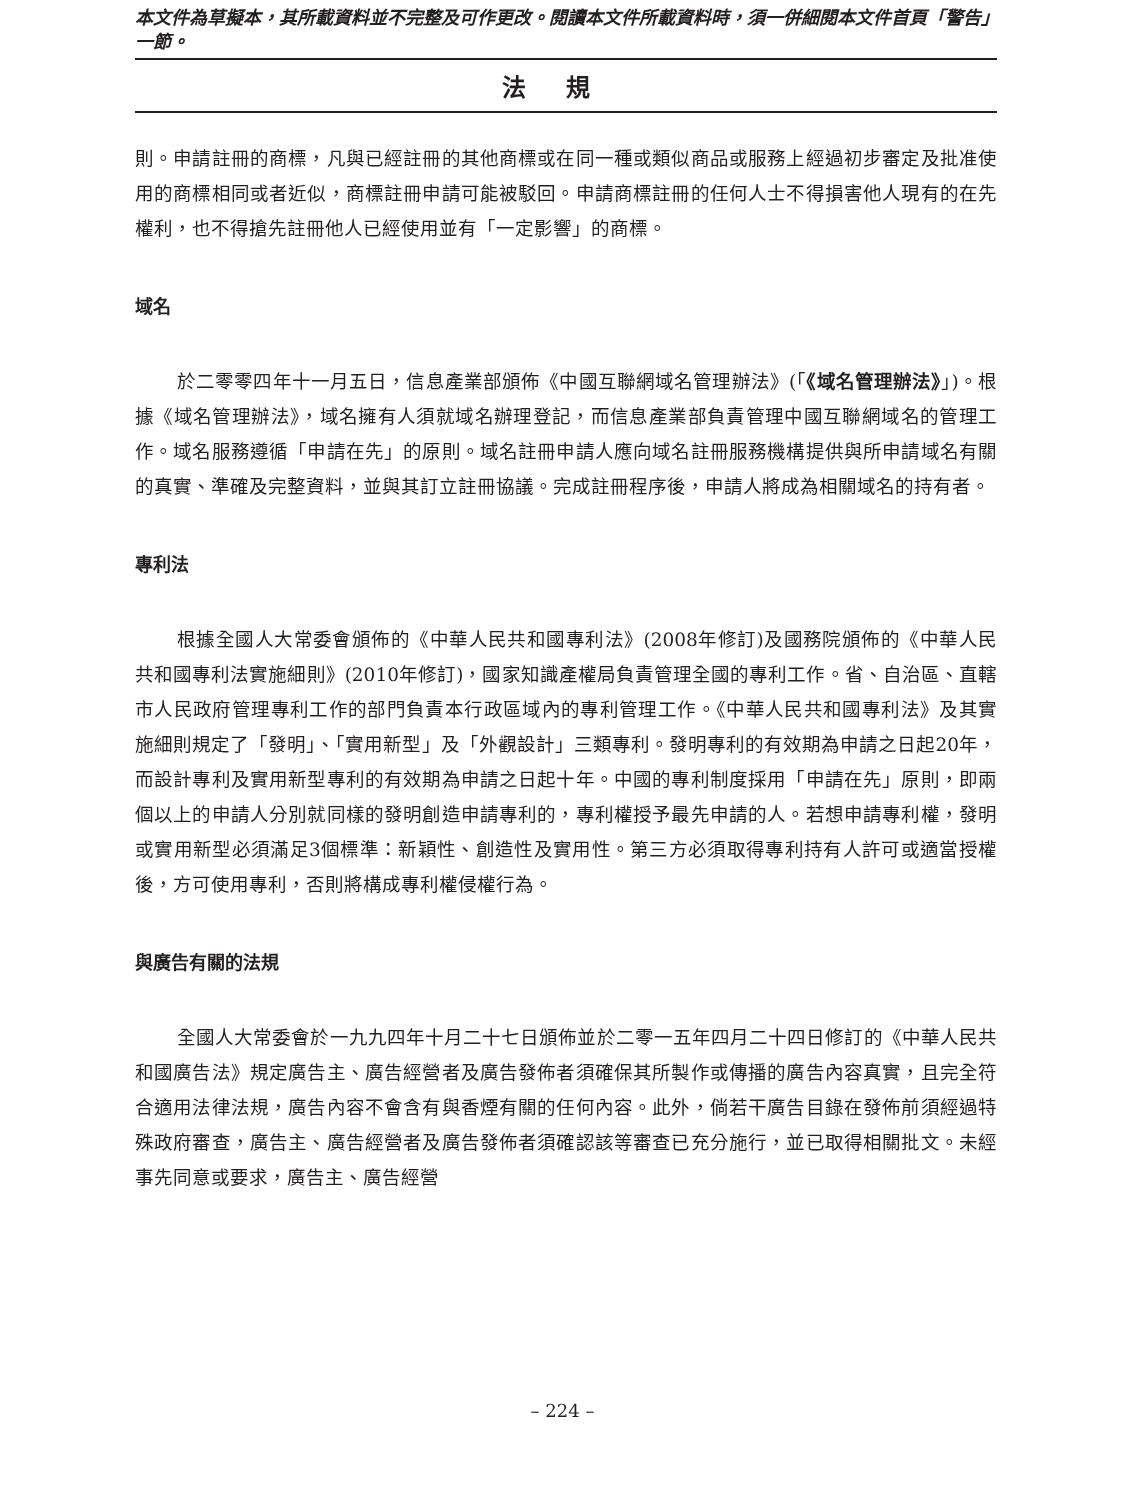本文件為草擬本，其所載資料並不完整及可作更改。閱讀本文件所載資料時，須一併細閱本文件首頁「警告」一節。
法規
則。申請註冊的商標，凡與已經註冊的其他商標或在同一種或類似商品或服務上經過初步審定及批准使用的商標相同或者近似，商標註冊申請可能被駁回。申請商標註冊的任何人士不得損害他人現有的在先權利，也不得搶先註冊他人已經使用並有「一定影響」的商標。
域名
於二零零四年十一月五日，信息產業部頒佈《中國互聯網域名管理辦法》(「《域名管理辦法》」)。根據《域名管理辦法》，域名擁有人須就域名辦理登記，而信息產業部負責管理中國互聯網域名的管理工作。域名服務遵循「申請在先」的原則。域名註冊申請人應向域名註冊服務機構提供與所申請域名有關的真實、準確及完整資料，並與其訂立註冊協議。完成註冊程序後，申請人將成為相關域名的持有者。
專利法
根據全國人大常委會頒佈的《中華人民共和國專利法》(2008年修訂)及國務院頒佈的《中華人民共和國專利法實施細則》(2010年修訂)，國家知識產權局負責管理全國的專利工作。省、自治區、直轄市人民政府管理專利工作的部門負責本行政區域內的專利管理工作。《中華人民共和國專利法》及其實施細則規定了「發明」、「實用新型」及「外觀設計」三類專利。發明專利的有效期為申請之日起20年，而設計專利及實用新型專利的有效期為申請之日起十年。中國的專利制度採用「申請在先」原則，即兩個以上的申請人分別就同樣的發明創造申請專利的，專利權授予最先申請的人。若想申請專利權，發明或實用新型必須滿足3個標準：新穎性、創造性及實用性。第三方必須取得專利持有人許可或適當授權後，方可使用專利，否則將構成專利權侵權行為。
與廣告有關的法規
全國人大常委會於一九九四年十月二十七日頒佈並於二零一五年四月二十四日修訂的《中華人民共和國廣告法》規定廣告主、廣告經營者及廣告發佈者須確保其所製作或傳播的廣告內容真實，且完全符合適用法律法規，廣告內容不會含有與香煙有關的任何內容。此外，倘若干廣告目錄在發佈前須經過特殊政府審查，廣告主、廣告經營者及廣告發佈者須確認該等審查已充分施行，並已取得相關批文。未經事先同意或要求，廣告主、廣告經營
– 224 –